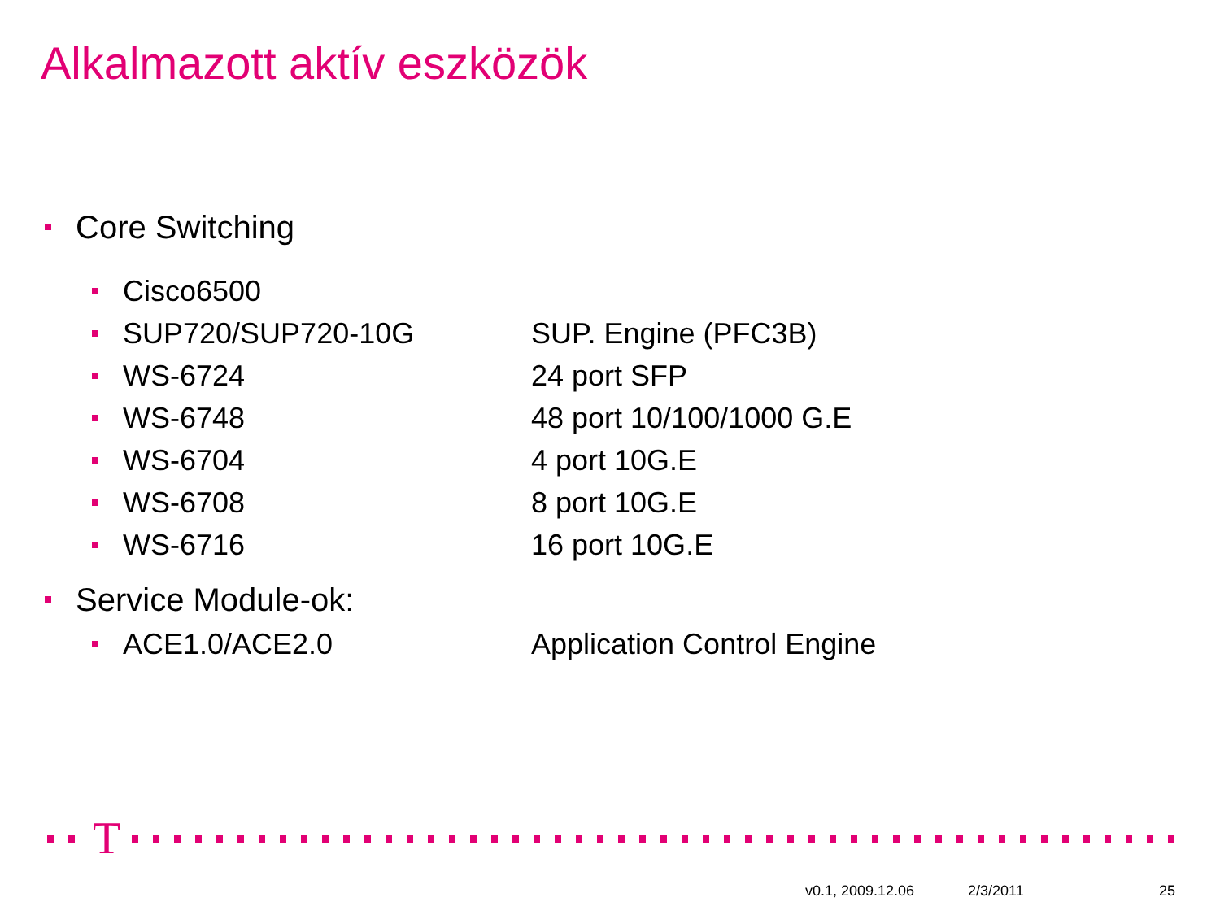Alkalmazott aktív eszközök
Core Switching
Cisco6500
SUP720/SUP720-10G SUP. Engine (PFC3B)
WS-6724 24 port SFP
WS-6748 48 port 10/100/1000 G.E
WS-6704 4 port 10G.E
WS-6708 8 port 10G.E
WS-6716 16 port 10G.E
Service Module-ok:
ACE1.0/ACE2.0 Application Control Engine
T
v0.1, 2009.12.06 2/3/2011 25